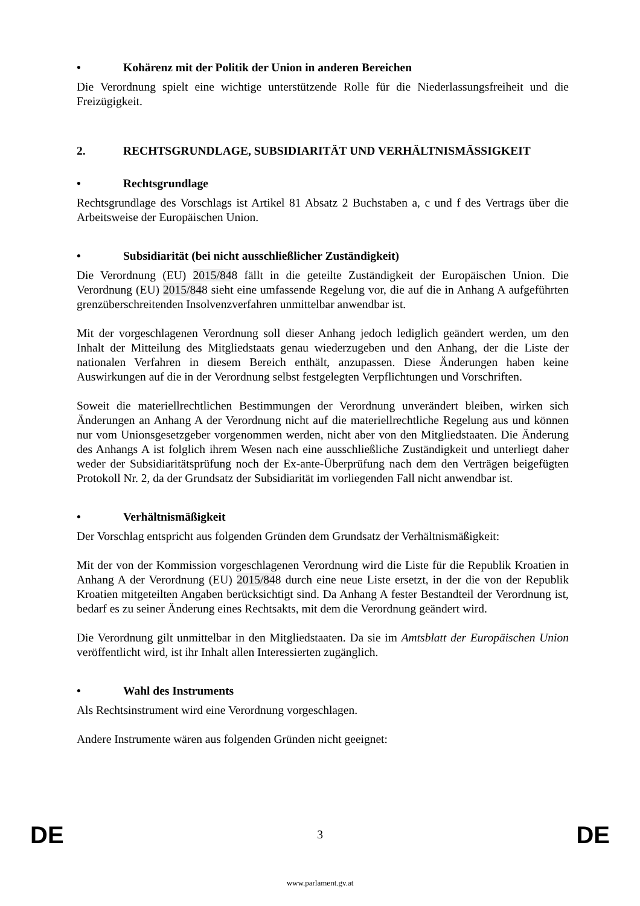• Kohärenz mit der Politik der Union in anderen Bereichen
Die Verordnung spielt eine wichtige unterstützende Rolle für die Niederlassungsfreiheit und die Freizügigkeit.
2. RECHTSGRUNDLAGE, SUBSIDIARITÄT UND VERHÄLTNISMÄSSIGKEIT
• Rechtsgrundlage
Rechtsgrundlage des Vorschlags ist Artikel 81 Absatz 2 Buchstaben a, c und f des Vertrags über die Arbeitsweise der Europäischen Union.
• Subsidiarität (bei nicht ausschließlicher Zuständigkeit)
Die Verordnung (EU) 2015/848 fällt in die geteilte Zuständigkeit der Europäischen Union. Die Verordnung (EU) 2015/848 sieht eine umfassende Regelung vor, die auf die in Anhang A aufgeführten grenzüberschreitenden Insolvenzverfahren unmittelbar anwendbar ist.
Mit der vorgeschlagenen Verordnung soll dieser Anhang jedoch lediglich geändert werden, um den Inhalt der Mitteilung des Mitgliedstaats genau wiederzugeben und den Anhang, der die Liste der nationalen Verfahren in diesem Bereich enthält, anzupassen. Diese Änderungen haben keine Auswirkungen auf die in der Verordnung selbst festgelegten Verpflichtungen und Vorschriften.
Soweit die materiellrechtlichen Bestimmungen der Verordnung unverändert bleiben, wirken sich Änderungen an Anhang A der Verordnung nicht auf die materiellrechtliche Regelung aus und können nur vom Unionsgesetzgeber vorgenommen werden, nicht aber von den Mitgliedstaaten. Die Änderung des Anhangs A ist folglich ihrem Wesen nach eine ausschließliche Zuständigkeit und unterliegt daher weder der Subsidiaritätsprüfung noch der Ex-ante-Überprüfung nach dem den Verträgen beigefügten Protokoll Nr. 2, da der Grundsatz der Subsidiarität im vorliegenden Fall nicht anwendbar ist.
• Verhältnismäßigkeit
Der Vorschlag entspricht aus folgenden Gründen dem Grundsatz der Verhältnismäßigkeit:
Mit der von der Kommission vorgeschlagenen Verordnung wird die Liste für die Republik Kroatien in Anhang A der Verordnung (EU) 2015/848 durch eine neue Liste ersetzt, in der die von der Republik Kroatien mitgeteilten Angaben berücksichtigt sind. Da Anhang A fester Bestandteil der Verordnung ist, bedarf es zu seiner Änderung eines Rechtsakts, mit dem die Verordnung geändert wird.
Die Verordnung gilt unmittelbar in den Mitgliedstaaten. Da sie im Amtsblatt der Europäischen Union veröffentlicht wird, ist ihr Inhalt allen Interessierten zugänglich.
• Wahl des Instruments
Als Rechtsinstrument wird eine Verordnung vorgeschlagen.
Andere Instrumente wären aus folgenden Gründen nicht geeignet:
DE 3 DE
www.parlament.gv.at